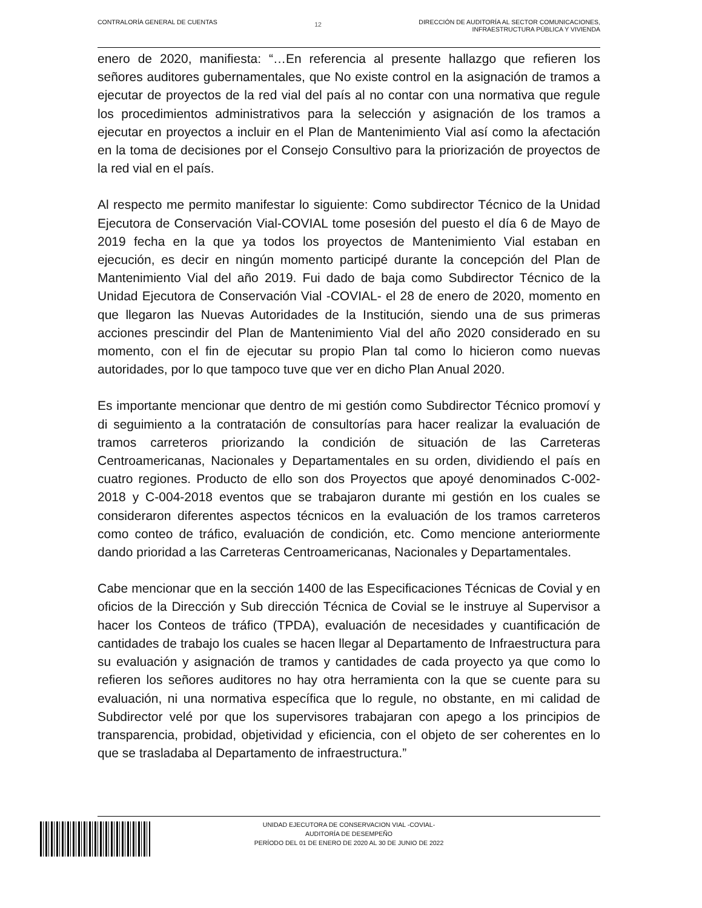CONTRALORÍA GENERAL DE CUENTAS
12
DIRECCIÓN DE AUDITORÍA AL SECTOR COMUNICACIONES,
INFRAESTRUCTURA PÚBLICA Y VIVIENDA
enero de 2020, manifiesta: “…En referencia al presente hallazgo que refieren los señores auditores gubernamentales, que No existe control en la asignación de tramos a ejecutar de proyectos de la red vial del país al no contar con una normativa que regule los procedimientos administrativos para la selección y asignación de los tramos a ejecutar en proyectos a incluir en el Plan de Mantenimiento Vial así como la afectación en la toma de decisiones por el Consejo Consultivo para la priorización de proyectos de la red vial en el país.
Al respecto me permito manifestar lo siguiente: Como subdirector Técnico de la Unidad Ejecutora de Conservación Vial-COVIAL tome posesión del puesto el día 6 de Mayo de 2019 fecha en la que ya todos los proyectos de Mantenimiento Vial estaban en ejecución, es decir en ningún momento participé durante la concepción del Plan de Mantenimiento Vial del año 2019. Fui dado de baja como Subdirector Técnico de la Unidad Ejecutora de Conservación Vial -COVIAL- el 28 de enero de 2020, momento en que llegaron las Nuevas Autoridades de la Institución, siendo una de sus primeras acciones prescindir del Plan de Mantenimiento Vial del año 2020 considerado en su momento, con el fin de ejecutar su propio Plan tal como lo hicieron como nuevas autoridades, por lo que tampoco tuve que ver en dicho Plan Anual 2020.
Es importante mencionar que dentro de mi gestión como Subdirector Técnico promoví y di seguimiento a la contratación de consultorías para hacer realizar la evaluación de tramos carreteros priorizando la condición de situación de las Carreteras Centroamericanas, Nacionales y Departamentales en su orden, dividiendo el país en cuatro regiones. Producto de ello son dos Proyectos que apoyé denominados C-002-2018 y C-004-2018 eventos que se trabajaron durante mi gestión en los cuales se consideraron diferentes aspectos técnicos en la evaluación de los tramos carreteros como conteo de tráfico, evaluación de condición, etc. Como mencione anteriormente dando prioridad a las Carreteras Centroamericanas, Nacionales y Departamentales.
Cabe mencionar que en la sección 1400 de las Especificaciones Técnicas de Covial y en oficios de la Dirección y Sub dirección Técnica de Covial se le instruye al Supervisor a hacer los Conteos de tráfico (TPDA), evaluación de necesidades y cuantificación de cantidades de trabajo los cuales se hacen llegar al Departamento de Infraestructura para su evaluación y asignación de tramos y cantidades de cada proyecto ya que como lo refieren los señores auditores no hay otra herramienta con la que se cuente para su evaluación, ni una normativa específica que lo regule, no obstante, en mi calidad de Subdirector velé por que los supervisores trabajaran con apego a los principios de transparencia, probidad, objetividad y eficiencia, con el objeto de ser coherentes en lo que se trasladaba al Departamento de infraestructura.”
UNIDAD EJECUTORA DE CONSERVACION VIAL -COVIAL-
AUDITORÍA DE DESEMPEÑO
PERÍODO DEL 01 DE ENERO DE 2020 AL 30 DE JUNIO DE 2022